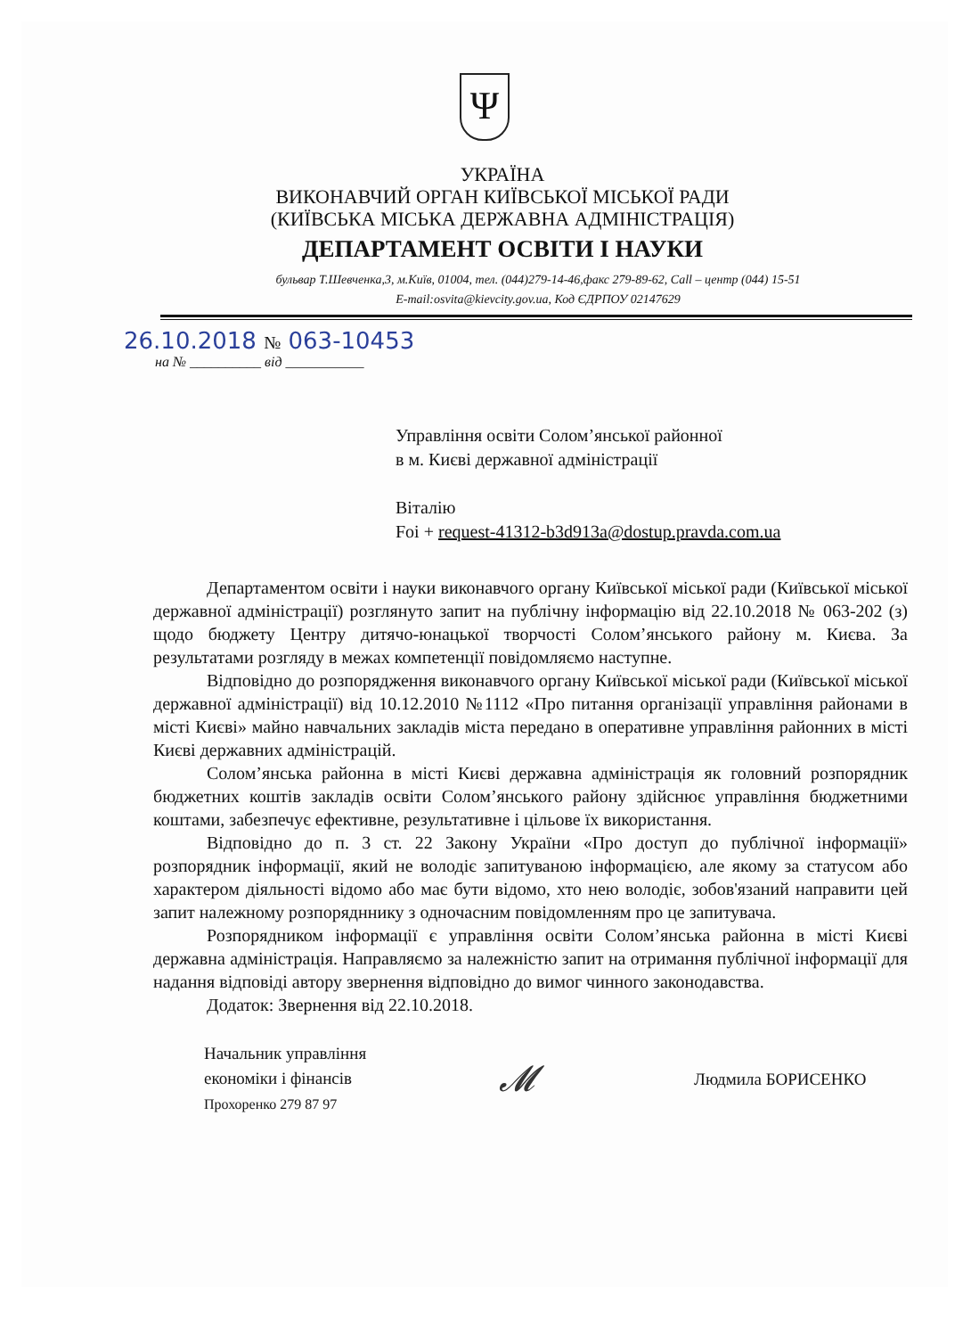Ψ
УКРАЇНА
ВИКОНАВЧИЙ ОРГАН КИЇВСЬКОЇ МІСЬКОЇ РАДИ
(КИЇВСЬКА МІСЬКА ДЕРЖАВНА АДМІНІСТРАЦІЯ)
ДЕПАРТАМЕНТ ОСВІТИ І НАУКИ
бульвар Т.Шевченка,3, м.Київ, 01004, тел. (044)279-14-46,факс 279-89-62, Call – центр (044) 15-51
E-mail:osvita@kievcity.gov.ua, Код ЄДРПОУ 02147629
26.10.2018 № 063-10453
на № __________ від ___________
Управління освіти Солом’янської районної
в м. Києві державної адміністрації
Віталію
Foi + request-41312-b3d913a@dostup.pravda.com.ua
Департаментом освіти і науки виконавчого органу Київської міської ради (Київської міської державної адміністрації) розглянуто запит на публічну інформацію від 22.10.2018 № 063-202 (з) щодо бюджету Центру дитячо-юнацької творчості Солом’янського району м. Києва. За результатами розгляду в межах компетенції повідомляємо наступне.
Відповідно до розпорядження виконавчого органу Київської міської ради (Київської міської державної адміністрації) від 10.12.2010 №1112 «Про питання організації управління районами в місті Києві» майно навчальних закладів міста передано в оперативне управління районних в місті Києві державних адміністрацій.
Солом’янська районна в місті Києві державна адміністрація як головний розпорядник бюджетних коштів закладів освіти Солом’янського району здійснює управління бюджетними коштами, забезпечує ефективне, результативне і цільове їх використання.
Відповідно до п. 3 ст. 22 Закону України «Про доступ до публічної інформації» розпорядник інформації, який не володіє запитуваною інформацією, але якому за статусом або характером діяльності відомо або має бути відомо, хто нею володіє, зобов'язаний направити цей запит належному розпорядннику з одночасним повідомленням про це запитувача.
Розпорядником інформації є управління освіти Солом’янська районна в місті Києві державна адміністрація. Направляємо за належністю запит на отримання публічної інформації для надання відповіді автору звернення відповідно до вимог чинного законодавства.
Додаток: Звернення від 22.10.2018.
Начальник управління
економіки і фінансів
Прохоренко 279 87 97
𝓜
Людмила БОРИСЕНКО